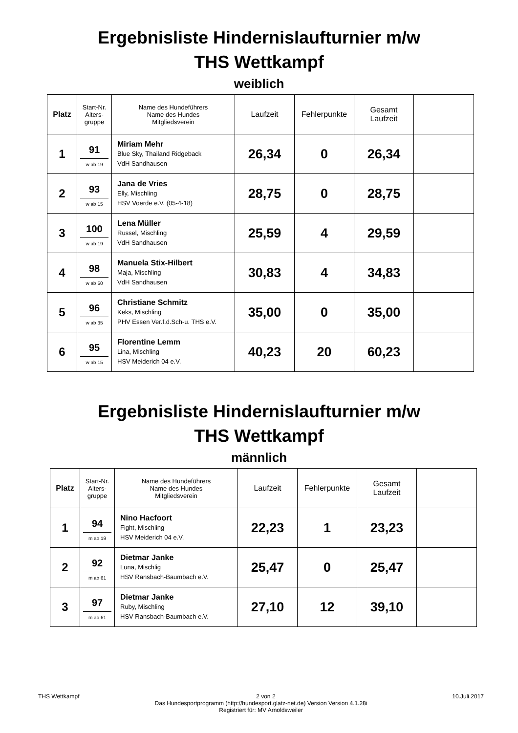Ergebnisliste Hindernislaufturnier m/w
THS Wettkampf
weiblich
| Platz | Start-Nr. Alters- gruppe | Name des Hundeführers Name des Hundes Mitgliedsverein | Laufzeit | Fehlerpunkte | Gesamt Laufzeit | |
| --- | --- | --- | --- | --- | --- | --- |
| 1 | 91 w ab 19 | Miriam Mehr Blue Sky, Thailand Ridgeback VdH Sandhausen | 26,34 | 0 | 26,34 | |
| 2 | 93 w ab 15 | Jana de Vries Elly, Mischling HSV Voerde e.V. (05-4-18) | 28,75 | 0 | 28,75 | |
| 3 | 100 w ab 19 | Lena Müller Russel, Mischling VdH Sandhausen | 25,59 | 4 | 29,59 | |
| 4 | 98 w ab 50 | Manuela Stix-Hilbert Maja, Mischling VdH Sandhausen | 30,83 | 4 | 34,83 | |
| 5 | 96 w ab 35 | Christiane Schmitz Keks, Mischling PHV Essen Ver.f.d.Sch-u. THS e.V. | 35,00 | 0 | 35,00 | |
| 6 | 95 w ab 15 | Florentine Lemm Lina, Mischling HSV Meiderich 04 e.V. | 40,23 | 20 | 60,23 | |
Ergebnisliste Hindernislaufturnier m/w
THS Wettkampf
männlich
| Platz | Start-Nr. Alters- gruppe | Name des Hundeführers Name des Hundes Mitgliedsverein | Laufzeit | Fehlerpunkte | Gesamt Laufzeit | |
| --- | --- | --- | --- | --- | --- | --- |
| 1 | 94 m ab 19 | Nino Hacfoort Fight, Mischling HSV Meiderich 04 e.V. | 22,23 | 1 | 23,23 | |
| 2 | 92 m ab 61 | Dietmar Janke Luna, Mischlig HSV Ransbach-Baumbach e.V. | 25,47 | 0 | 25,47 | |
| 3 | 97 m ab 61 | Dietmar Janke Ruby, Mischling HSV Ransbach-Baumbach e.V. | 27,10 | 12 | 39,10 | |
THS Wettkampf 2 von 2 10.Juli.2017
Das Hundesportprogramm (http://hundesport.glatz-net.de) Version Version 4.1.28i
Registriert für: MV Arnoldsweiler